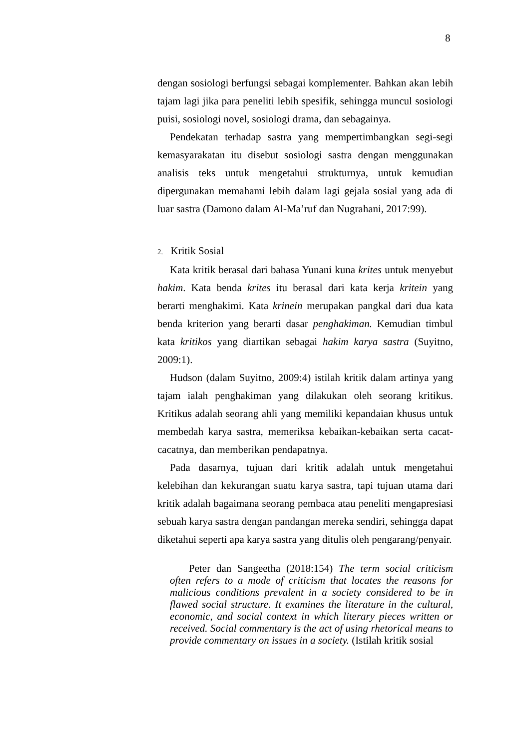8
dengan sosiologi berfungsi sebagai komplementer. Bahkan akan lebih tajam lagi jika para peneliti lebih spesifik, sehingga muncul sosiologi puisi, sosiologi novel, sosiologi drama, dan sebagainya.
Pendekatan terhadap sastra yang mempertimbangkan segi-segi kemasyarakatan itu disebut sosiologi sastra dengan menggunakan analisis teks untuk mengetahui strukturnya, untuk kemudian dipergunakan memahami lebih dalam lagi gejala sosial yang ada di luar sastra (Damono dalam Al-Ma’ruf dan Nugrahani, 2017:99).
2. Kritik Sosial
Kata kritik berasal dari bahasa Yunani kuna krites untuk menyebut hakim. Kata benda krites itu berasal dari kata kerja kritein yang berarti menghakimi. Kata krinein merupakan pangkal dari dua kata benda kriterion yang berarti dasar penghakiman. Kemudian timbul kata kritikos yang diartikan sebagai hakim karya sastra (Suyitno, 2009:1).
Hudson (dalam Suyitno, 2009:4) istilah kritik dalam artinya yang tajam ialah penghakiman yang dilakukan oleh seorang kritikus. Kritikus adalah seorang ahli yang memiliki kepandaian khusus untuk membedah karya sastra, memeriksa kebaikan-kebaikan serta cacat-cacatnya, dan memberikan pendapatnya.
Pada dasarnya, tujuan dari kritik adalah untuk mengetahui kelebihan dan kekurangan suatu karya sastra, tapi tujuan utama dari kritik adalah bagaimana seorang pembaca atau peneliti mengapresiasi sebuah karya sastra dengan pandangan mereka sendiri, sehingga dapat diketahui seperti apa karya sastra yang ditulis oleh pengarang/penyair.
Peter dan Sangeetha (2018:154) The term social criticism often refers to a mode of criticism that locates the reasons for malicious conditions prevalent in a society considered to be in flawed social structure. It examines the literature in the cultural, economic, and social context in which literary pieces written or received. Social commentary is the act of using rhetorical means to provide commentary on issues in a society. (Istilah kritik sosial